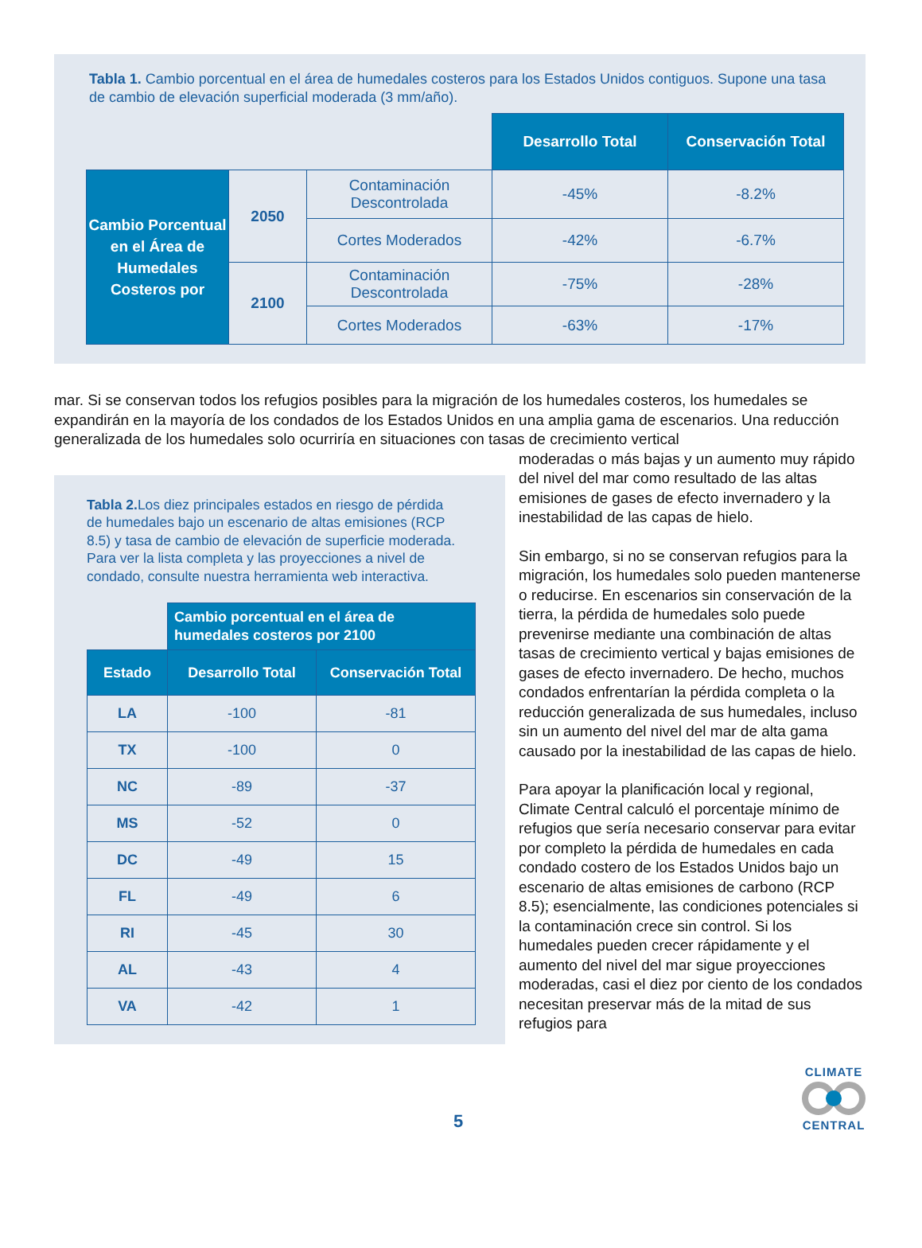Tabla 1. Cambio porcentual en el área de humedales costeros para los Estados Unidos contiguos. Supone una tasa de cambio de elevación superficial moderada (3 mm/año).
| | | | Desarrollo Total | Conservación Total |
| Cambio Porcentual en el Área de Humedales Costeros por | 2050 | Contaminación Descontrolada | -45% | -8.2% |
| | | Cortes Moderados | -42% | -6.7% |
| | 2100 | Contaminación Descontrolada | -75% | -28% |
| | | Cortes Moderados | -63% | -17% |
mar. Si se conservan todos los refugios posibles para la migración de los humedales costeros, los humedales se expandirán en la mayoría de los condados de los Estados Unidos en una amplia gama de escenarios. Una reducción generalizada de los humedales solo ocurriría en situaciones con tasas de crecimiento vertical
Tabla 2. Los diez principales estados en riesgo de pérdida de humedales bajo un escenario de altas emisiones (RCP 8.5) y tasa de cambio de elevación de superficie moderada. Para ver la lista completa y las proyecciones a nivel de condado, consulte nuestra herramienta web interactiva.
| | Cambio porcentual en el área de humedales costeros por 2100 | |
| Estado | Desarrollo Total | Conservación Total |
| LA | -100 | -81 |
| TX | -100 | 0 |
| NC | -89 | -37 |
| MS | -52 | 0 |
| DC | -49 | 15 |
| FL | -49 | 6 |
| RI | -45 | 30 |
| AL | -43 | 4 |
| VA | -42 | 1 |
moderadas o más bajas y un aumento muy rápido del nivel del mar como resultado de las altas emisiones de gases de efecto invernadero y la inestabilidad de las capas de hielo.
Sin embargo, si no se conservan refugios para la migración, los humedales solo pueden mantenerse o reducirse. En escenarios sin conservación de la tierra, la pérdida de humedales solo puede prevenirse mediante una combinación de altas tasas de crecimiento vertical y bajas emisiones de gases de efecto invernadero. De hecho, muchos condados enfrentarían la pérdida completa o la reducción generalizada de sus humedales, incluso sin un aumento del nivel del mar de alta gama causado por la inestabilidad de las capas de hielo.
Para apoyar la planificación local y regional, Climate Central calculó el porcentaje mínimo de refugios que sería necesario conservar para evitar por completo la pérdida de humedales en cada condado costero de los Estados Unidos bajo un escenario de altas emisiones de carbono (RCP 8.5); esencialmente, las condiciones potenciales si la contaminación crece sin control. Si los humedales pueden crecer rápidamente y el aumento del nivel del mar sigue proyecciones moderadas, casi el diez por ciento de los condados necesitan preservar más de la mitad de sus refugios para
5
CLIMATE CENTRAL